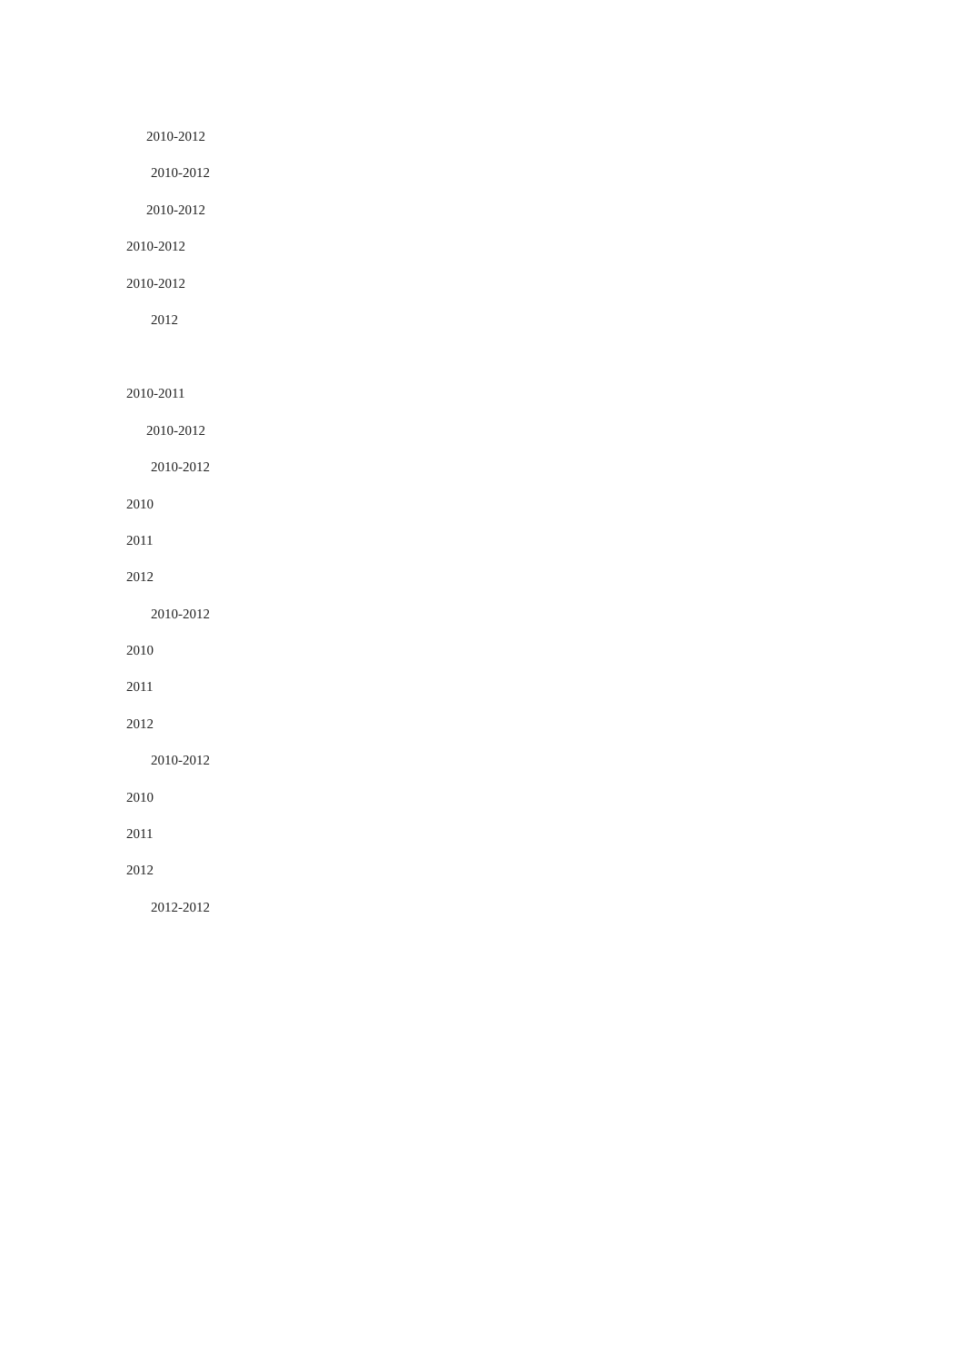2010-2012
2010-2012
2010-2012
2010-2012
2010-2012
2012
2010-2011
2010-2012
2010-2012
2010
2011
2012
2010-2012
2010
2011
2012
2010-2012
2010
2011
2012
2012-2012